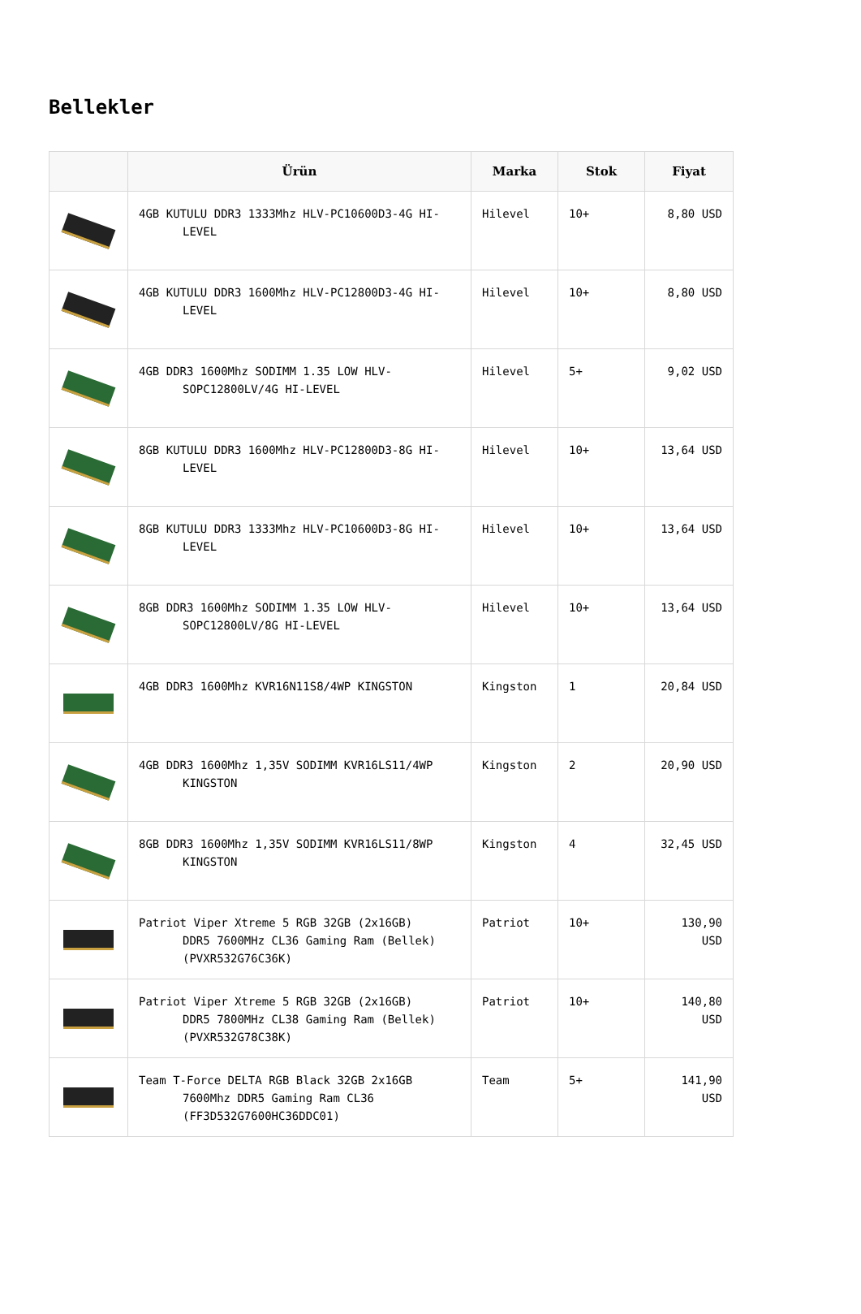Bellekler
| | Ürün | Marka | Stok | Fiyat |
| --- | --- | --- | --- | --- |
| | 4GB KUTULU DDR3 1333Mhz HLV-PC10600D3-4G HI- LEVEL | Hilevel | 10+ | 8,80 USD |
| | 4GB KUTULU DDR3 1600Mhz HLV-PC12800D3-4G HI- LEVEL | Hilevel | 10+ | 8,80 USD |
| | 4GB DDR3 1600Mhz SODIMM 1.35 LOW HLV- SOPC12800LV/4G HI-LEVEL | Hilevel | 5+ | 9,02 USD |
| | 8GB KUTULU DDR3 1600Mhz HLV-PC12800D3-8G HI- LEVEL | Hilevel | 10+ | 13,64 USD |
| | 8GB KUTULU DDR3 1333Mhz HLV-PC10600D3-8G HI- LEVEL | Hilevel | 10+ | 13,64 USD |
| | 8GB DDR3 1600Mhz SODIMM 1.35 LOW HLV- SOPC12800LV/8G HI-LEVEL | Hilevel | 10+ | 13,64 USD |
| | 4GB DDR3 1600Mhz KVR16N11S8/4WP KINGSTON | Kingston | 1 | 20,84 USD |
| | 4GB DDR3 1600Mhz 1,35V SODIMM KVR16LS11/4WP KINGSTON | Kingston | 2 | 20,90 USD |
| | 8GB DDR3 1600Mhz 1,35V SODIMM KVR16LS11/8WP KINGSTON | Kingston | 4 | 32,45 USD |
| | Patriot Viper Xtreme 5 RGB 32GB (2x16GB) DDR5 7600MHz CL36 Gaming Ram (Bellek) (PVXR532G76C36K) | Patriot | 10+ | 130,90 USD |
| | Patriot Viper Xtreme 5 RGB 32GB (2x16GB) DDR5 7800MHz CL38 Gaming Ram (Bellek) (PVXR532G78C38K) | Patriot | 10+ | 140,80 USD |
| | Team T-Force DELTA RGB Black 32GB 2x16GB 7600Mhz DDR5 Gaming Ram CL36 (FF3D532G7600HC36DDC01) | Team | 5+ | 141,90 USD |